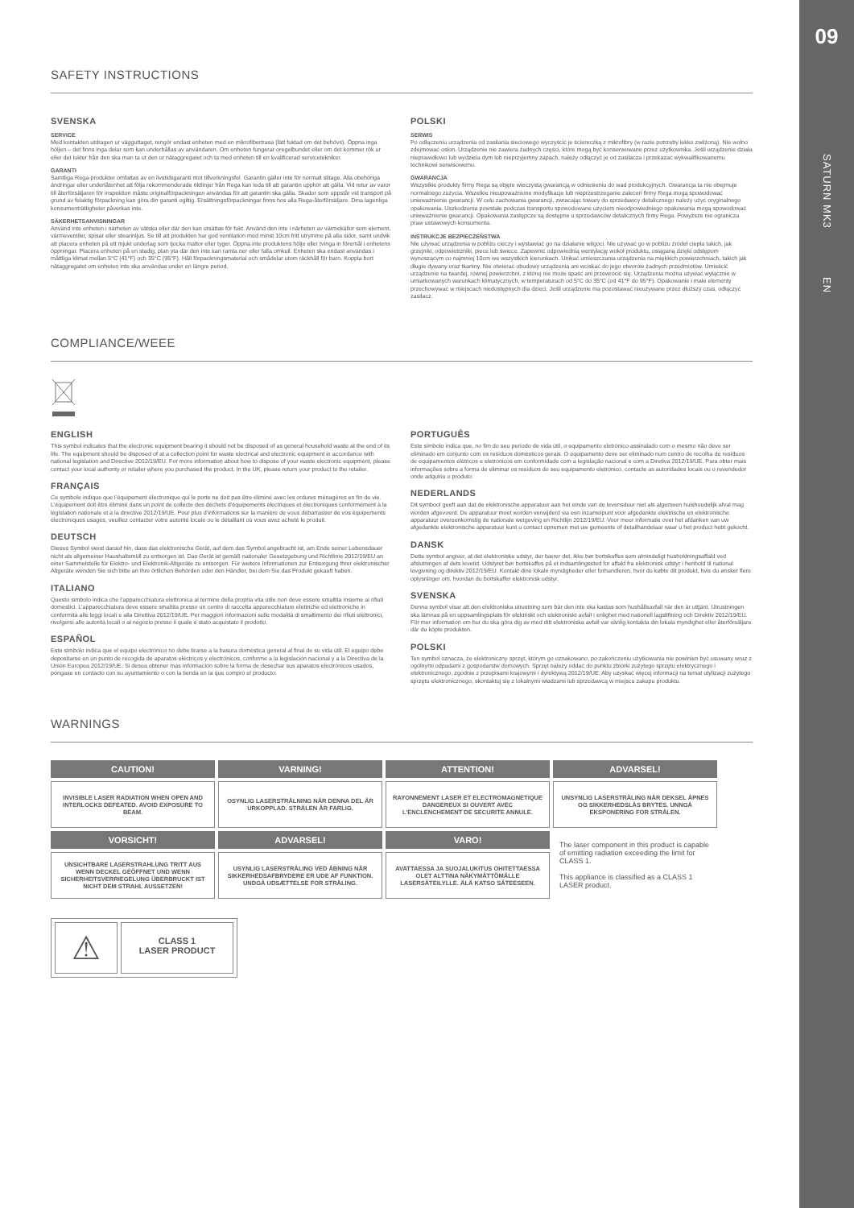09
SATURN MK3
EN
SAFETY INSTRUCTIONS
SVENSKA
SERVICE
Med kontakten utdragen ur vägguttaget, rengör endast enheten med en mikrofibertrasa (lätt fuktad om det behövs). Öppna inga höljen – det finns inga delar som kan underhållas av användaren. Om enheten fungerar oregelbundet eller om det kommer rök ur eller det lukter från den ska man ta ut den ur nätaggregatet och ta med enheten till en kvalificerad servicetekniker.
GARANTI
Samtliga Rega-produkter omfattas av en livstidsgaranti mot tillverkningsfel. Garantin gäller inte för normalt slitage. Alla obehöriga ändringar eller underlåtenhet att följa rekommenderade riktlinjer från Rega kan leda till att garantin upphör att gälla. Vid retur av varor till återförsäljaren för inspektion måste originalförpackningen användas för att garantin ska gälla. Skador som uppstår vid transport på grund av felaktig förpackning kan göra din garanti ogiltig. Ersättningsförpackningar finns hos alla Rega-återförsäljare. Dina lagenliga konsumenträttigheter påverkas inte.
SÄKERHETSANVISNINGAR
Använd inte enheten i närheten av vätska eller där den kan utsättas för fukt. Använd den inte i närheten av värmekällor som element, värmeventiler, spisar eller stearinljus. Se till att produkten har god ventilation med minst 10cm fritt utrymme på alla sidor, samt undvik att placera enheten på ett mjukt underlag som tjocka mattor eller tyger. Öppna inte produktens hölje eller tvinga in föremål i enhetens öppningar. Placera enheten på en stadig, plan yta där den inte kan ramla ner eller falla omkull. Enheten ska endast användas i måttliga klimat mellan 5°C (41°F) och 35°C (95°F). Håll förpackningsmaterial och smådelar utom räckhåll för barn. Koppla bort nätaggregatet om enheten inte ska användas under en längre period.
POLSKI
SERWIS
Po odłączeniu urządzenia od zasilania sieciowego wyczyścić je ściereczką z mikrofibry (w razie potrzeby lekko zwilżoną). Nie wolno zdejmować osłon. Urządzenie nie zawiera żadnych części, które mogą być konserwowane przez użytkownika. Jeśli urządzenie działa nieprawidłowo lub wydziela dym lub nieprzyjemny zapach, należy odłączyć je od zasilacza i przekazać wykwalifikowanemu technikowi serwisowemu.
GWARANCJA
Wszystkie produkty firmy Rega są objęte wieczystą gwarancją w odniesieniu do wad produkcyjnych. Gwarancja ta nie obejmuje normalnego zużycia. Wszelkie nieupoważnione modyfikacje lub nieprzestrzeganie zaleceń firmy Rega mogą spowodować unieważnienie gwarancji. W celu zachowania gwarancji, zwracając towary do sprzedawcy detalicznego należy użyć oryginalnego opakowania. Uszkodzenia powstałe podczas transportu spowodowane użyciem nieodpowiedniego opakowania mogą spowodować unieważnienie gwarancji. Opakowania zastępcze są dostępne u sprzedawców detalicznych firmy Rega. Powyższe nie ogranicza praw ustawowych konsumenta.
INSTRUKCJE BEZPIECZEŃSTWA
Nie używać urządzenia w pobliżu cieczy i wystawiać go na działanie wilgoci. Nie używać go w pobliżu źródeł ciepła takich, jak grzejniki, odpowietrzniki, piece lub świece. Zapewnić odpowiednią wentylację wokół produktu, osiąganą dzięki odstępom wynoszącym co najmniej 10cm we wszystkich kierunkach. Unikać umieszczania urządzenia na miękkich powierzchniach, takich jak długie dywany oraz tkaniny. Nie otwierać obudowy urządzenia ani wciskać do jego otworów żadnych przedmiotów. Umieścić urządzenie na twardej, równej powierzchni, z której nie może spaść ani przewrócić się. Urządzenia można używać wyłącznie w umiarkowanych warunkach klimatycznych, w temperaturach od 5°C do 35°C (od 41°F do 95°F). Opakowanie i małe elementy przechowywać w miejscach niedostępnych dla dzieci. Jeśli urządzenie ma pozostawać nieużywane przez dłuższy czas, odłączyć zasilacz.
COMPLIANCE/WEEE
ENGLISH
This symbol indicates that the electronic equipment bearing it should not be disposed of as general household waste at the end of its life. The equipment should be disposed of at a collection point for waste electrical and electronic equipment in accordance with national legislation and Directive 2012/19/EU. For more information about how to dispose of your waste electronic equipment, please contact your local authority or retailer where you purchased the product. In the UK, please return your product to the retailer.
FRANÇAIS
Ce symbole indique que l’équipement électronique qui le porte ne doit pas être éliminé avec les ordures ménagères en fin de vie. L’équipement doit être éliminé dans un point de collecte des déchets d’équipements électriques et électroniques conformément à la législation nationale et à la directive 2012/19/UE. Pour plus d’informations sur la manière de vous débarrasser de vos équipements électroniques usagés, veuillez contacter votre autorité locale ou le détaillant où vous avez acheté le produit.
DEUTSCH
Dieses Symbol weist darauf hin, dass das elektronische Gerät, auf dem das Symbol angebracht ist, am Ende seiner Lebensdauer nicht als allgemeiner Haushaltsmüll zu entsorgen ist. Das Gerät ist gemäß nationaler Gesetzgebung und Richtlinie 2012/19/EU an einer Sammelstelle für Elektro- und Elektronik-Altgeräte zu entsorgen. Für weitere Informationen zur Entsorgung Ihrer elektronischer Altgeräte wenden Sie sich bitte an Ihre örtlichen Behörden oder den Händler, bei dem Sie das Produkt gekauft haben.
ITALIANO
Questo simbolo indica che l’apparecchiatura elettronica al termine della propria vita utile non deve essere smaltita insieme ai rifiuti domestici. L’apparecchiatura deve essere smaltita presso un centro di raccolta apparecchiature elettriche ed elettroniche in conformità alle leggi locali e alla Direttiva 2012/19/UE. Per maggiori informazioni sulle modalità di smaltimento dei rifiuti elettronici, rivolgersi alle autorità locali o al negozio presso il quale è stato acquistato il prodotto.
ESPAÑOL
Este símbolo indica que el equipo electrónico no debe tirarse a la basura doméstica general al final de su vida útil. El equipo debe depositarse en un punto de recogida de aparatos eléctricos y electrónicos, conforme a la legislación nacional y a la Directiva de la Unión Europea 2012/19/UE. Si desea obtener más información sobre la forma de desechar sus aparatos electrónicos usados, póngase en contacto con su ayuntamiento o con la tienda en la que compró el producto.
PORTUGUÊS
Este símbolo indica que, no fim do seu período de vida útil, o equipamento eletrónico assinalado com o mesmo não deve ser eliminado em conjunto com os resíduos domésticos gerais. O equipamento deve ser eliminado num centro de recolha de resíduos de equipamentos elétricos e eletrónicos em conformidade com a legislação nacional e com a Diretiva 2012/19/UE. Para obter mais informações sobre a forma de eliminar os resíduos do seu equipamento eletrónico, contacte as autoridades locais ou o revendedor onde adquiriu o produto.
NEDERLANDS
Dit symbool geeft aan dat de elektronische apparatuur aan het einde van de levensduur niet als algemeen huishoudelijk afval mag worden afgevoerd. De apparatuur moet worden verwijderd via een inzamelpunt voor afgedankte elektrische en elektronische apparatuur overeenkomstig de nationale wetgeving en Richtlijn 2012/19/EU. Voor meer informatie over het afdanken van uw afgedankte elektronische apparatuur kunt u contact opnemen met uw gemeente of detailhandelaar waar u het product hebt gekocht.
DANSK
Dette symbol angiver, at det elektroniske udstyr, der bærer det, ikke bør bortskaffes som almindeligt husholdningsaffald ved afslutningen af dets levetid. Udstyret bør bortskaffes på et indsamlingssted for affald fra elektronisk udstyr i henhold til national lovgivning og direktiv 2012/19/EU. Kontakt dine lokale myndigheder eller forhandleren, hvor du købte dit produkt, hvis du ønsker flere oplysninger om, hvordan du bortskaffer elektronisk udstyr.
SVENSKA
Denna symbol visar att den elektroniska utrustning som bär den inte ska kastas som hushållsavfall när den är uttjänt. Utrustningen ska lämnas på en uppsamlingsplats för elektriskt och elektroniskt avfall i enlighet med nationell lagstiftning och Direktiv 2012/19/EU. För mer information om hur du ska göra dig av med ditt elektroniska avfall var vänlig kontakta din lokala myndighet eller återförsäljare där du köpte produkten.
POLSKI
Ten symbol oznacza, że elektroniczny sprzęt, którym go oznakowano, po zakończeniu użytkowania nie powinien być usuwany wraz z ogólnymi odpadami z gospodarstw domowych. Sprzęt należy oddać do punktu zbiórki zużytego sprzętu elektrycznego i elektronicznego, zgodnie z przepisami krajowymi i dyrektywą 2012/19/UE. Aby uzyskać więcej informacji na temat utylizacji zużytego sprzętu elektronicznego, skontaktuj się z lokalnymi władzami lub sprzedawcą w miejscu zakupu produktu.
WARNINGS
| CAUTION! | VARNING! | ATTENTION! | ADVARSEL! |
| --- | --- | --- | --- |
| INVISIBLE LASER RADIATION WHEN OPEN AND INTERLOCKS DEFEATED. AVOID EXPOSURE TO BEAM. | OSYNLIG LASERSTRÅLNING NÄR DENNA DEL ÄR URKOPPLAD. STRÅLEN ÄR FARLIG. | RAYONNEMENT LASER ET ELECTROMAGNETIQUE DANGEREUX SI OUVERT AVEC L’ENCLENCHEMENT DE SECURITE ANNULE. | UNSYNLIG LASERSTRÅLING NÅR DEKSEL ÅPNES OG SIKKERHEDSLÅS BRYTES. UNNGÅ EKSPONERING FOR STRÅLEN. |
| VORSICHT! | ADVARSEL! | VARO! | The laser component in this product is capable of emitting radiation exceeding the limit for CLASS 1. This appliance is classified as a CLASS 1 LASER product. |
| UNSICHTBARE LASERSTRAHLUNG TRITT AUS WENN DECKEL GEÖFFNET UND WENN SICHERHEITSVERRIEGELUNG ÜBERBRUCKT IST NICHT DEM STRAHL AUSSETZEN! | USYNLIG LASERSTRÅLING VED ÅBNING NÅR SIKKERHEDSAFBRYDERE ER UDE AF FUNKTION. UNDGÅ UDSÆTTELSE FOR STRÅLING. | AVATTAESSA JA SUOJALUKITUS OHITETTAESSA OLET ALTTINA NÄKYMÄTTÖMÄLLE LASERSÄTEILYLLE. ÄLÄ KATSO SÄTEESEEN. | |
⚠
CLASS 1
LASER PRODUCT